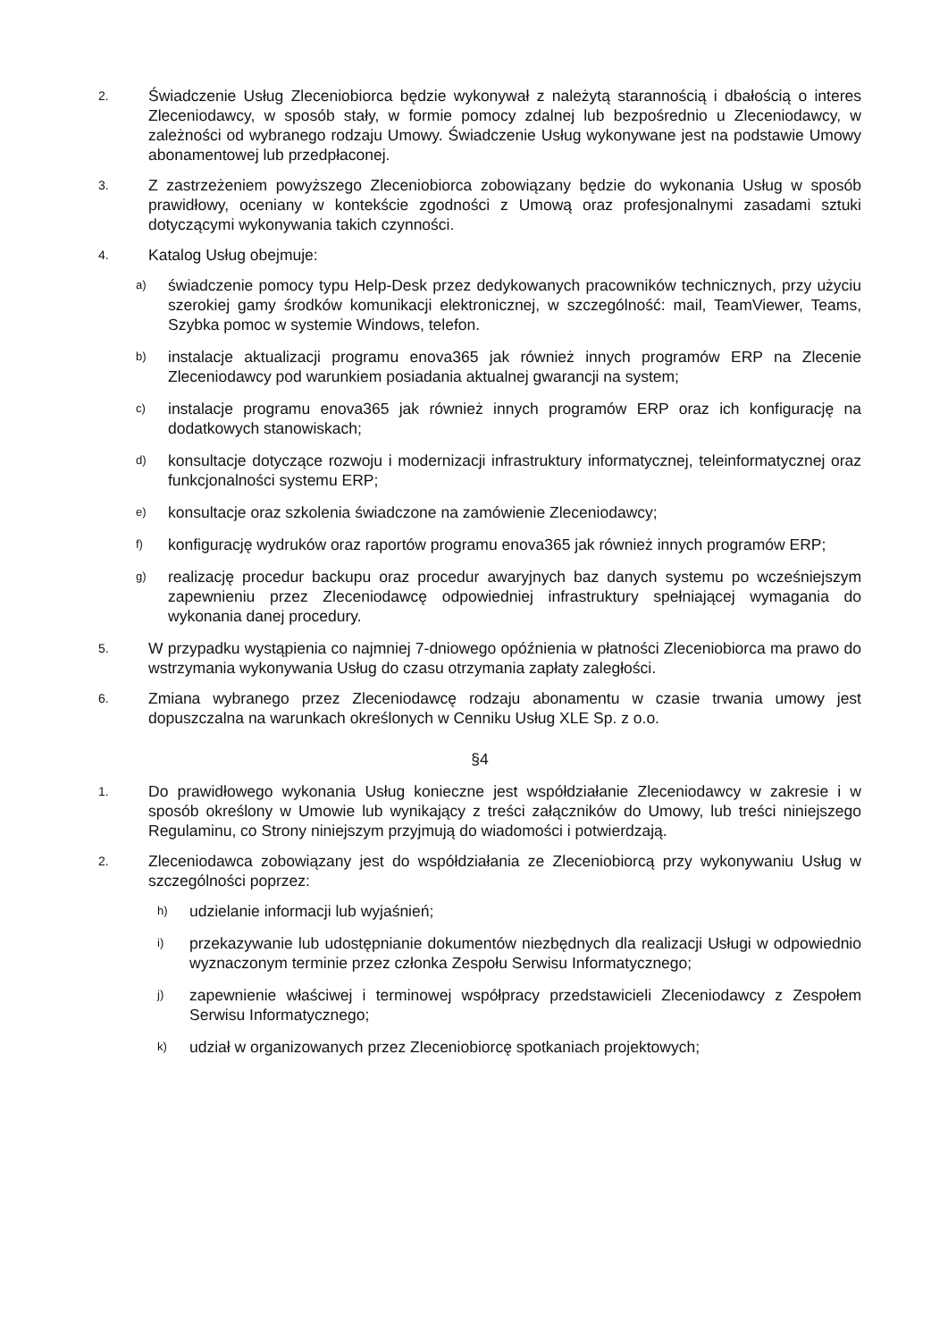2.
Świadczenie Usług Zleceniobiorca będzie wykonywał z należytą starannością i dbałością o interes Zleceniodawcy, w sposób stały, w formie pomocy zdalnej lub bezpośrednio u Zleceniodawcy, w zależności od wybranego rodzaju Umowy. Świadczenie Usług wykonywane jest na podstawie Umowy abonamentowej lub przedpłaconej.
3.
Z zastrzeżeniem powyższego Zleceniobiorca zobowiązany będzie do wykonania Usług w sposób prawidłowy, oceniany w kontekście zgodności z Umową oraz profesjonalnymi zasadami sztuki dotyczącymi wykonywania takich czynności.
4.
Katalog Usług obejmuje:
a)
świadczenie pomocy typu Help-Desk przez dedykowanych pracowników technicznych, przy użyciu szerokiej gamy środków komunikacji elektronicznej, w szczególność: mail, TeamViewer, Teams, Szybka pomoc w systemie Windows, telefon.
b)
instalacje aktualizacji programu enova365 jak również innych programów ERP na Zlecenie Zleceniodawcy pod warunkiem posiadania aktualnej gwarancji na system;
c)
instalacje programu enova365 jak również innych programów ERP oraz ich konfigurację na dodatkowych stanowiskach;
d)
konsultacje dotyczące rozwoju i modernizacji infrastruktury informatycznej, teleinformatycznej oraz funkcjonalności systemu ERP;
e)
konsultacje oraz szkolenia świadczone na zamówienie Zleceniodawcy;
f)
konfigurację wydruków oraz raportów programu enova365 jak również innych programów ERP;
g)
realizację procedur backupu oraz procedur awaryjnych baz danych systemu po wcześniejszym zapewnieniu przez Zleceniodawcę odpowiedniej infrastruktury spełniającej wymagania do wykonania danej procedury.
5.
W przypadku wystąpienia co najmniej 7-dniowego opóźnienia w płatności Zleceniobiorca ma prawo do wstrzymania wykonywania Usług do czasu otrzymania zapłaty zaległości.
6.
Zmiana wybranego przez Zleceniodawcę rodzaju abonamentu w czasie trwania umowy jest dopuszczalna na warunkach określonych w Cenniku Usług XLE Sp. z o.o.
§4
1.
Do prawidłowego wykonania Usług konieczne jest współdziałanie Zleceniodawcy w zakresie i w sposób określony w Umowie lub wynikający z treści załączników do Umowy, lub treści niniejszego Regulaminu, co Strony niniejszym przyjmują do wiadomości i potwierdzają.
2.
Zleceniodawca zobowiązany jest do współdziałania ze Zleceniobiorcą przy wykonywaniu Usług w szczególności poprzez:
h)
udzielanie informacji lub wyjaśnień;
i)
przekazywanie lub udostępnianie dokumentów niezbędnych dla realizacji Usługi w odpowiednio wyznaczonym terminie przez członka Zespołu Serwisu Informatycznego;
j)
zapewnienie właściwej i terminowej współpracy przedstawicieli Zleceniodawcy z Zespołem Serwisu Informatycznego;
k)
udział w organizowanych przez Zleceniobiorcę spotkaniach projektowych;